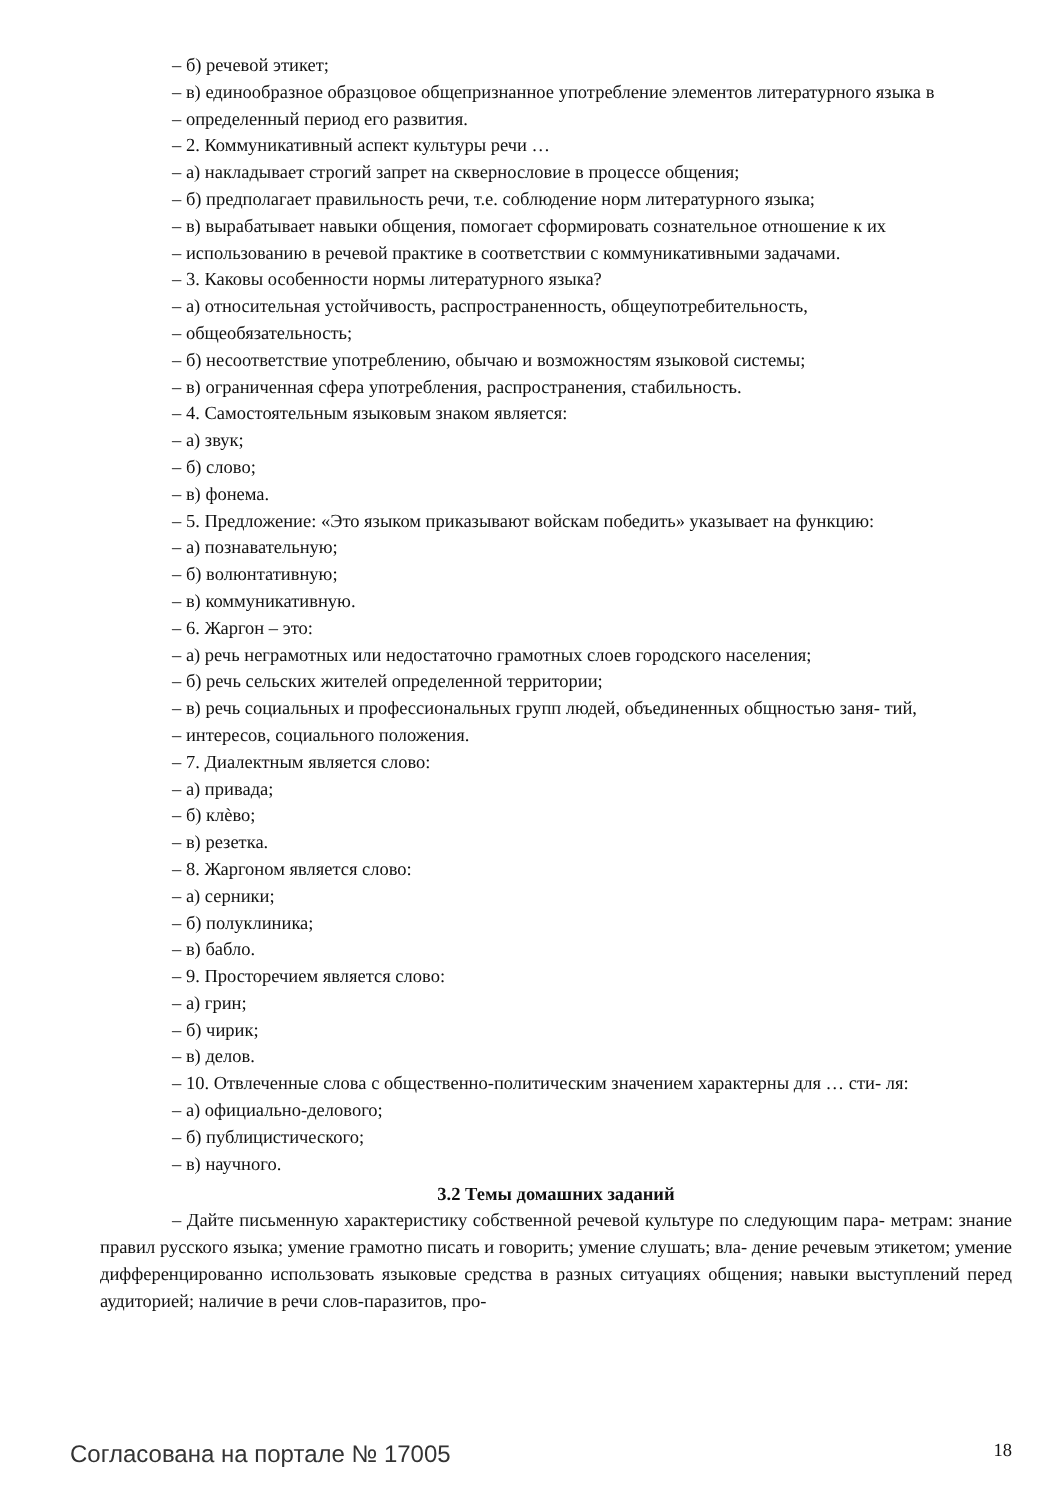– б) речевой этикет;
– в) единообразное образцовое общепризнанное употребление элементов литературного языка в
– определенный период его развития.
– 2. Коммуникативный аспект культуры речи …
– а) накладывает строгий запрет на сквернословие в процессе общения;
– б) предполагает правильность речи, т.е. соблюдение норм литературного языка;
– в) вырабатывает навыки общения, помогает сформировать сознательное отношение к их
– использованию в речевой практике в соответствии с коммуникативными задачами.
– 3. Каковы особенности нормы литературного языка?
– а) относительная устойчивость, распространенность, общеупотребительность,
– общеобязательность;
– б) несоответствие употреблению, обычаю и возможностям языковой системы;
– в) ограниченная сфера употребления, распространения, стабильность.
– 4. Самостоятельным языковым знаком является:
– а) звук;
– б) слово;
– в) фонема.
– 5. Предложение: «Это языком приказывают войскам победить» указывает на функцию:
– а) познавательную;
– б) волюнтативную;
– в) коммуникативную.
– 6. Жаргон – это:
– а) речь неграмотных или недостаточно грамотных слоев городского населения;
– б) речь сельских жителей определенной территории;
– в) речь социальных и профессиональных групп людей, объединенных общностью заня- тий,
– интересов, социального положения.
– 7. Диалектным является слово:
– а) привада;
– б) клѐво;
– в) резетка.
– 8. Жаргоном является слово:
– а) серники;
– б) полуклиника;
– в) бабло.
– 9. Просторечием является слово:
– а) грин;
– б) чирик;
– в) делов.
– 10. Отвлеченные слова с общественно-политическим значением характерны для … сти- ля:
– а) официально-делового;
– б) публицистического;
– в) научного.
3.2 Темы домашних заданий
– Дайте письменную характеристику собственной речевой культуре по следующим пара- метрам: знание правил русского языка; умение грамотно писать и говорить; умение слушать; вла- дение речевым этикетом; умение дифференцированно использовать языковые средства в разных ситуациях общения; навыки выступлений перед аудиторией; наличие в речи слов-паразитов, про-
Согласована на портале № 17005 18